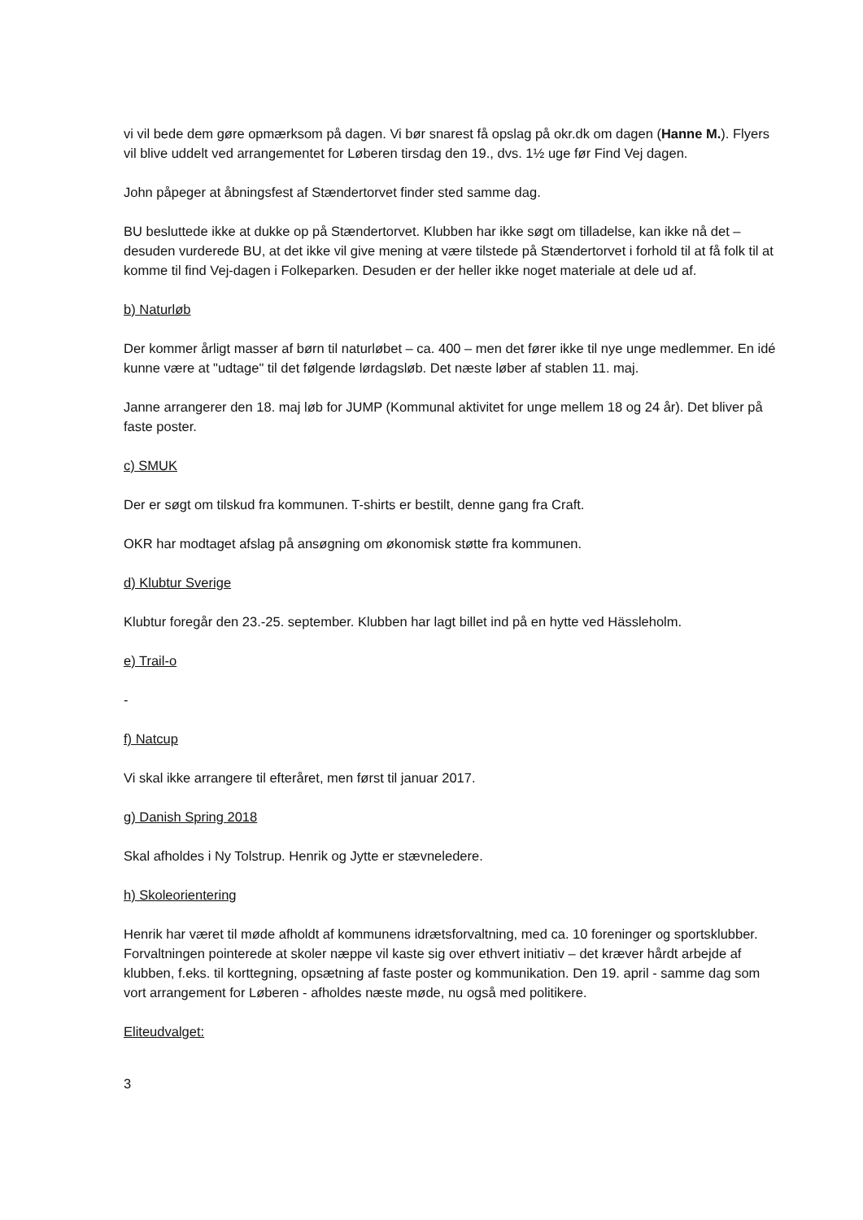vi vil bede dem gøre opmærksom på dagen. Vi bør snarest få opslag på okr.dk om dagen (Hanne M.). Flyers vil blive uddelt ved arrangementet for Løberen tirsdag den 19., dvs. 1½ uge før Find Vej dagen.
John påpeger at åbningsfest af Stændertorvet finder sted samme dag.
BU besluttede ikke at dukke op på Stændertorvet. Klubben har ikke søgt om tilladelse, kan ikke nå det – desuden vurderede BU, at det ikke vil give mening at være tilstede på Stændertorvet i forhold til at få folk til at komme til find Vej-dagen i Folkeparken. Desuden er der heller ikke noget materiale at dele ud af.
b) Naturløb
Der kommer årligt masser af børn til naturløbet – ca. 400 – men det fører ikke til nye unge medlemmer. En idé kunne være at "udtage" til det følgende lørdagsløb. Det næste løber af stablen 11. maj.
Janne arrangerer den 18. maj løb for JUMP (Kommunal aktivitet for unge mellem 18 og 24 år). Det bliver på faste poster.
c) SMUK
Der er søgt om tilskud fra kommunen. T-shirts er bestilt, denne gang fra Craft.
OKR har modtaget afslag på ansøgning om økonomisk støtte fra kommunen.
d) Klubtur Sverige
Klubtur foregår den 23.-25. september. Klubben har lagt billet ind på en hytte ved Hässleholm.
e) Trail-o
-
f) Natcup
Vi skal ikke arrangere til efteråret, men først til januar 2017.
g) Danish Spring 2018
Skal afholdes i Ny Tolstrup. Henrik og Jytte er stævneledere.
h) Skoleorientering
Henrik har været til møde afholdt af kommunens idrætsforvaltning, med ca. 10 foreninger og sportsklubber. Forvaltningen pointerede at skoler næppe vil kaste sig over ethvert initiativ – det kræver hårdt arbejde af klubben, f.eks. til korttegning, opsætning af faste poster og kommunikation. Den 19. april - samme dag som vort arrangement for Løberen - afholdes næste møde, nu også med politikere.
Eliteudvalget:
3